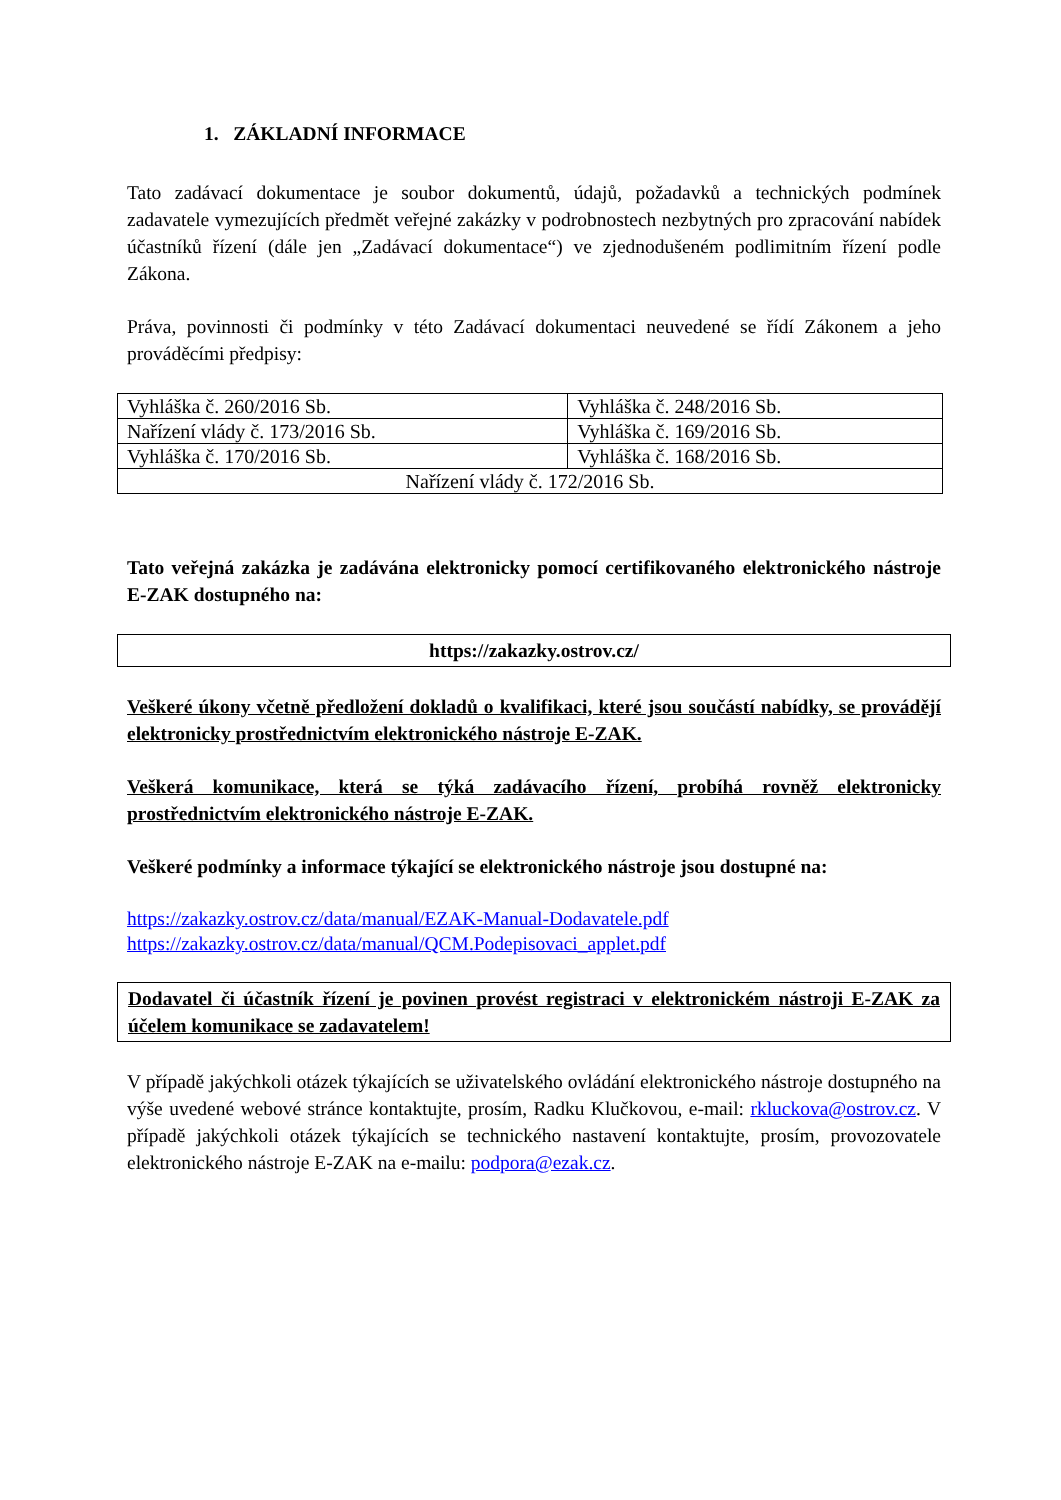1. ZÁKLADNÍ INFORMACE
Tato zadávací dokumentace je soubor dokumentů, údajů, požadavků a technických podmínek zadavatele vymezujících předmět veřejné zakázky v podrobnostech nezbytných pro zpracování nabídek účastníků řízení (dále jen „Zadávací dokumentace“) ve zjednodušeném podlimitním řízení podle Zákona.
Práva, povinnosti či podmínky v této Zadávací dokumentaci neuvedené se řídí Zákonem a jeho prováděcími předpisy:
| Vyhláška č. 260/2016 Sb. | Vyhláška č. 248/2016 Sb. |
| Nařízení vlády č. 173/2016 Sb. | Vyhláška č. 169/2016 Sb. |
| Vyhláška č. 170/2016 Sb. | Vyhláška č. 168/2016 Sb. |
| Nařízení vlády č. 172/2016 Sb. | |
Tato veřejná zakázka je zadávána elektronicky pomocí certifikovaného elektronického nástroje E-ZAK dostupného na:
https://zakazky.ostrov.cz/
Veškeré úkony včetně předložení dokladů o kvalifikaci, které jsou součástí nabídky, se provádějí elektronicky prostřednictvím elektronického nástroje E-ZAK.
Veškerá komunikace, která se týká zadávacího řízení, probíhá rovněž elektronicky prostřednictvím elektronického nástroje E-ZAK.
Veškeré podmínky a informace týkající se elektronického nástroje jsou dostupné na:
https://zakazky.ostrov.cz/data/manual/EZAK-Manual-Dodavatele.pdf
https://zakazky.ostrov.cz/data/manual/QCM.Podepisovaci_applet.pdf
Dodavatel či účastník řízení je povinen provést registraci v elektronickém nástroji E-ZAK za účelem komunikace se zadavatelem!
V případě jakýchkoli otázek týkajících se uživatelského ovládání elektronického nástroje dostupného na výše uvedené webové stránce kontaktujte, prosím, Radku Klučkovou, e-mail: rkluckova@ostrov.cz. V případě jakýchkoli otázek týkajících se technického nastavení kontaktujte, prosím, provozovatele elektronického nástroje E-ZAK na e-mailu: podpora@ezak.cz.